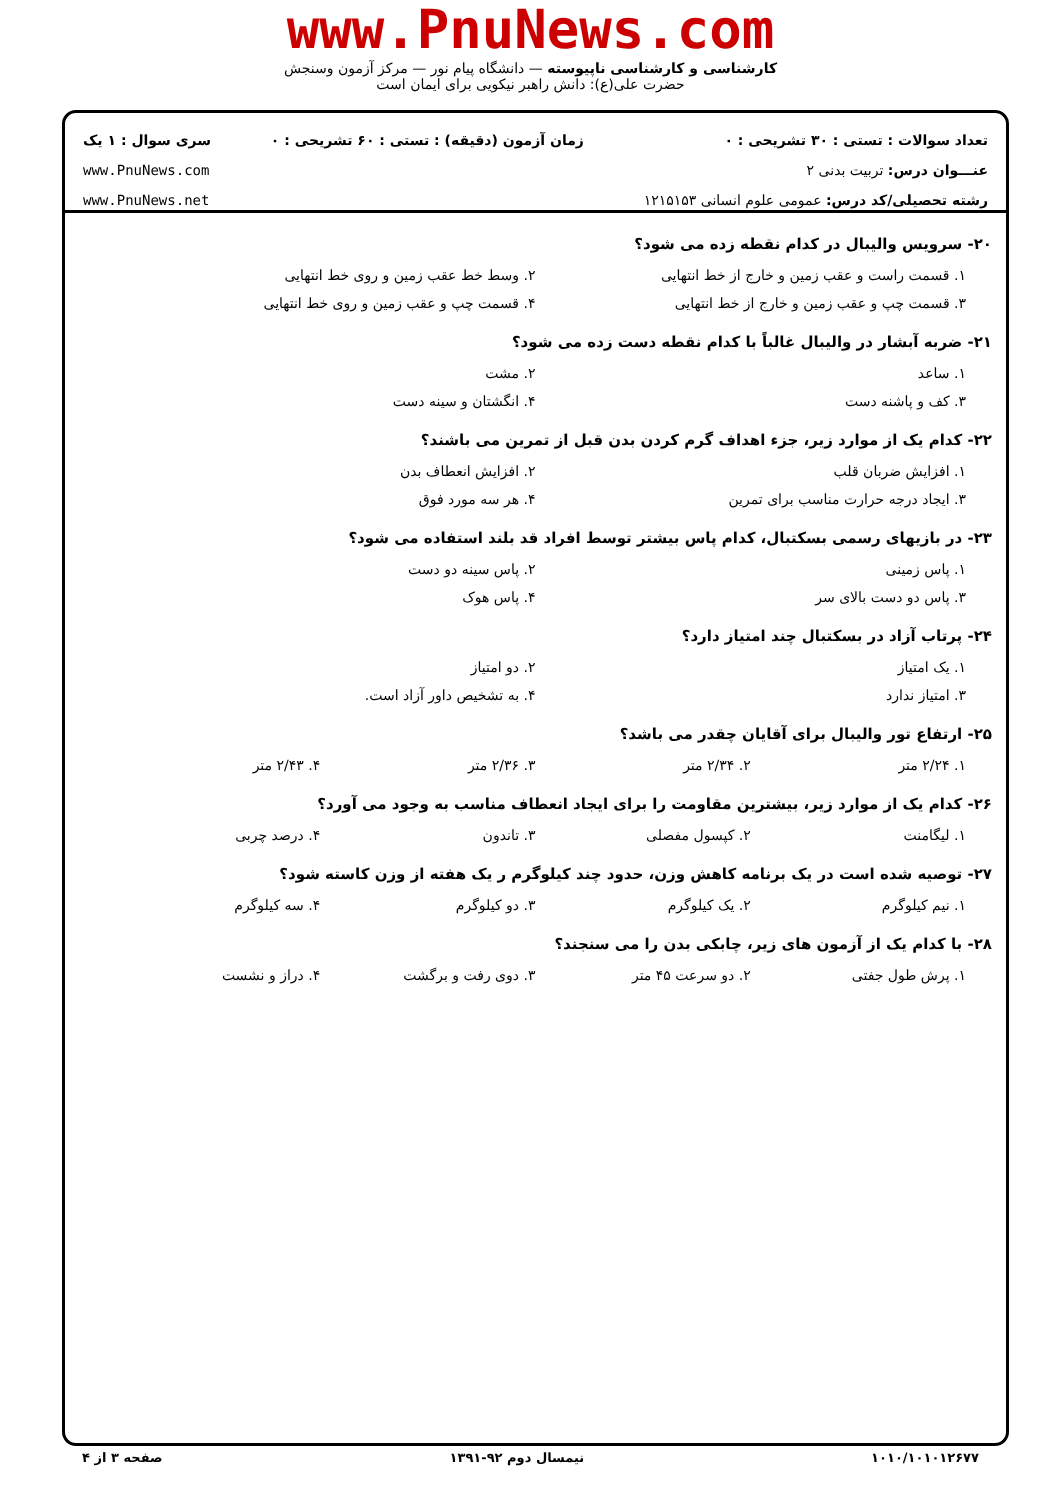www.PnuNews.com
کارشناسی و کارشناسی ناپیوسته — دانشگاه پیام نور — مرکز آزمون وسنجش
حضرت علی(ع): دانش راهبر نیکویی برای ایمان است
تعداد سوالات : تستی : ۳۰ تشریحی : ۰
عنـــوان درس: تربیت بدنی ۲
رشته تحصیلی/کد درس: عمومی علوم انسانی ۱۲۱۵۱۵۳
زمان آزمون (دقیقه) : تستی : ۶۰ تشریحی : ۰
سری سوال : ۱ یک
www.PnuNews.com
www.PnuNews.net
۲۰- سرویس والیبال در کدام نقطه زده می شود؟
۱. قسمت راست و عقب زمین و خارج از خط انتهایی ۲. وسط خط عقب زمین و روی خط انتهایی
۳. قسمت چپ و عقب زمین و خارج از خط انتهایی ۴. قسمت چپ و عقب زمین و روی خط انتهایی
۲۱- ضربه آبشار در والیبال غالباً با کدام نقطه دست زده می شود؟
۱. ساعد ۲. مشت
۳. کف و پاشنه دست ۴. انگشتان و سینه دست
۲۲- کدام یک از موارد زیر، جزء اهداف گرم کردن بدن قبل از تمرین می باشند؟
۱. افزایش ضربان قلب ۲. افزایش انعطاف بدن
۳. ایجاد درجه حرارت مناسب برای تمرین ۴. هر سه مورد فوق
۲۳- در بازیهای رسمی بسکتبال، کدام پاس بیشتر توسط افراد قد بلند استفاده می شود؟
۱. پاس زمینی ۲. پاس سینه دو دست
۳. پاس دو دست بالای سر ۴. پاس هوک
۲۴- پرتاب آزاد در بسکتبال چند امتیاز دارد؟
۱. یک امتیاز ۲. دو امتیاز
۳. امتیاز ندارد ۴. به تشخیص داور آزاد است.
۲۵- ارتفاع تور والیبال برای آقایان چقدر می باشد؟
۱. ۲/۲۴ متر ۲. ۲/۳۴ متر ۳. ۲/۳۶ متر ۴. ۲/۴۳ متر
۲۶- کدام یک از موارد زیر، بیشترین مقاومت را برای ایجاد انعطاف مناسب به وجود می آورد؟
۱. لیگامنت ۲. کپسول مفصلی ۳. تاندون ۴. درصد چربی
۲۷- توصیه شده است در یک برنامه کاهش وزن، حدود چند کیلوگرم ر یک هفته از وزن کاسته شود؟
۱. نیم کیلوگرم ۲. یک کیلوگرم ۳. دو کیلوگرم ۴. سه کیلوگرم
۲۸- با کدام یک از آزمون های زیر، چابکی بدن را می سنجند؟
۱. پرش طول جفتی ۲. دو سرعت ۴۵ متر ۳. دوی رفت و برگشت ۴. دراز و نشست
۱۰۱۰/۱۰۱۰۱۲۶۷۷ نیمسال دوم ۹۲-۱۳۹۱ صفحه ۳ از ۴